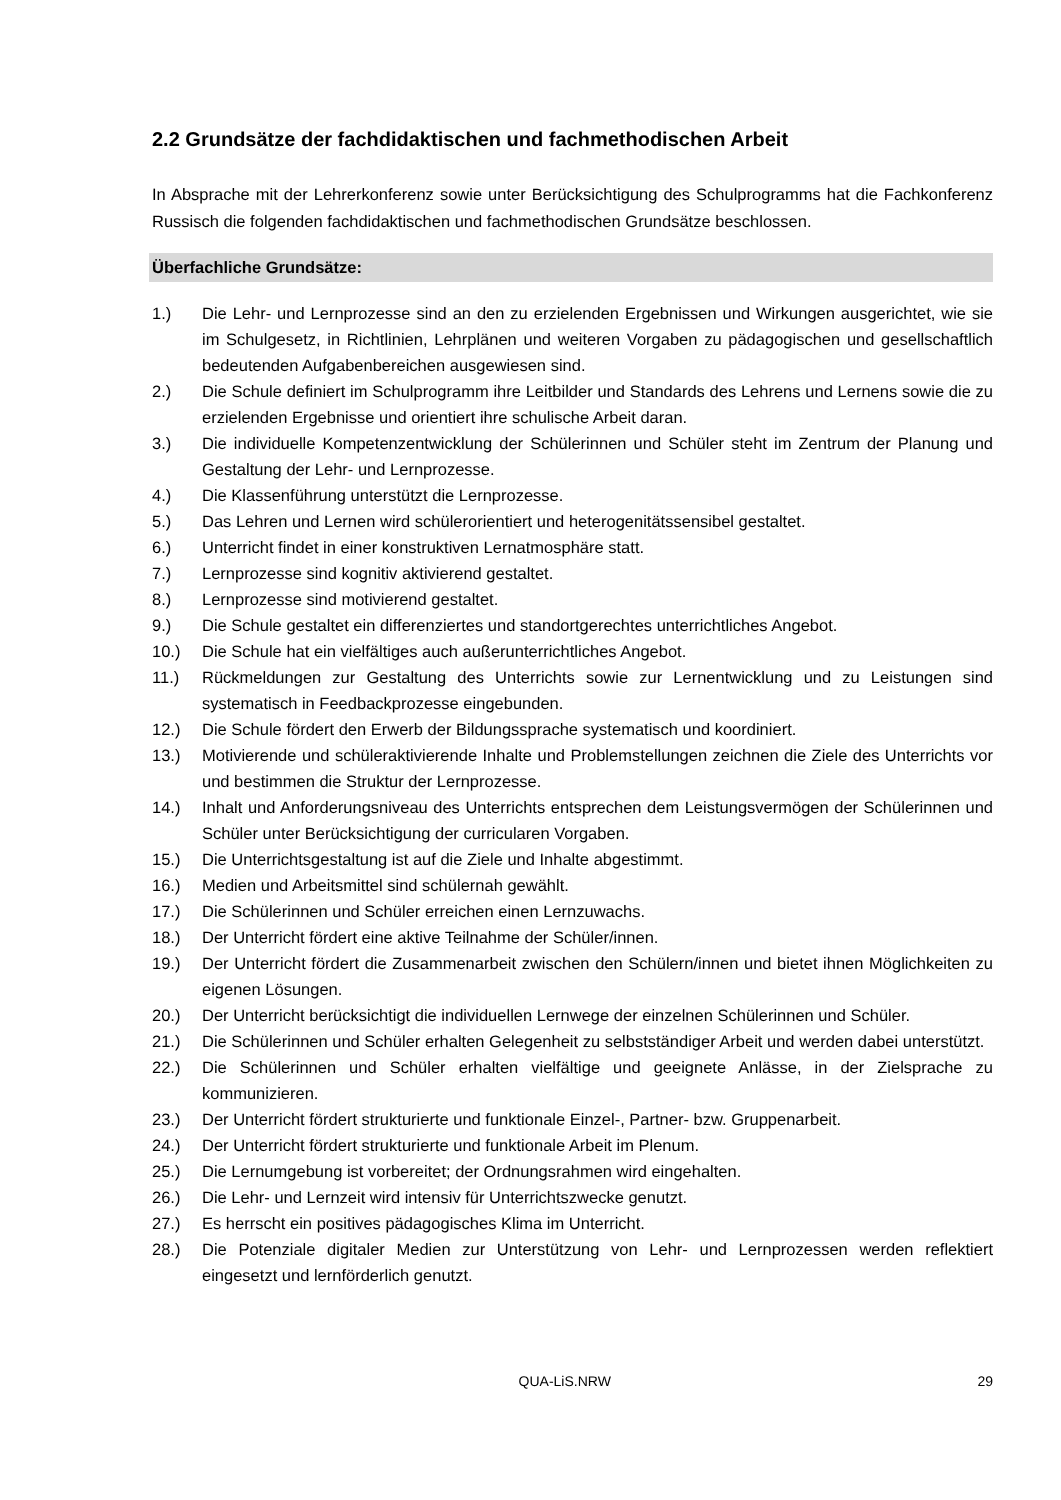2.2 Grundsätze der fachdidaktischen und fachmethodischen Arbeit
In Absprache mit der Lehrerkonferenz sowie unter Berücksichtigung des Schulprogramms hat die Fachkonferenz Russisch die folgenden fachdidaktischen und fachmethodischen Grundsätze beschlossen.
Überfachliche Grundsätze:
1.) Die Lehr- und Lernprozesse sind an den zu erzielenden Ergebnissen und Wirkungen ausgerichtet, wie sie im Schulgesetz, in Richtlinien, Lehrplänen und weiteren Vorgaben zu pädagogischen und gesellschaftlich bedeutenden Aufgabenbereichen ausgewiesen sind.
2.) Die Schule definiert im Schulprogramm ihre Leitbilder und Standards des Lehrens und Lernens sowie die zu erzielenden Ergebnisse und orientiert ihre schulische Arbeit daran.
3.) Die individuelle Kompetenzentwicklung der Schülerinnen und Schüler steht im Zentrum der Planung und Gestaltung der Lehr- und Lernprozesse.
4.) Die Klassenführung unterstützt die Lernprozesse.
5.) Das Lehren und Lernen wird schülerorientiert und heterogenitätssensibel gestaltet.
6.) Unterricht findet in einer konstruktiven Lernatmosphäre statt.
7.) Lernprozesse sind kognitiv aktivierend gestaltet.
8.) Lernprozesse sind motivierend gestaltet.
9.) Die Schule gestaltet ein differenziertes und standortgerechtes unterrichtliches Angebot.
10.) Die Schule hat ein vielfältiges auch außerunterrichtliches Angebot.
11.) Rückmeldungen zur Gestaltung des Unterrichts sowie zur Lernentwicklung und zu Leistungen sind systematisch in Feedbackprozesse eingebunden.
12.) Die Schule fördert den Erwerb der Bildungssprache systematisch und koordiniert.
13.) Motivierende und schüleraktivierende Inhalte und Problemstellungen zeichnen die Ziele des Unterrichts vor und bestimmen die Struktur der Lernprozesse.
14.) Inhalt und Anforderungsniveau des Unterrichts entsprechen dem Leistungsvermögen der Schülerinnen und Schüler unter Berücksichtigung der curricularen Vorgaben.
15.) Die Unterrichtsgestaltung ist auf die Ziele und Inhalte abgestimmt.
16.) Medien und Arbeitsmittel sind schülernah gewählt.
17.) Die Schülerinnen und Schüler erreichen einen Lernzuwachs.
18.) Der Unterricht fördert eine aktive Teilnahme der Schüler/innen.
19.) Der Unterricht fördert die Zusammenarbeit zwischen den Schülern/innen und bietet ihnen Möglichkeiten zu eigenen Lösungen.
20.) Der Unterricht berücksichtigt die individuellen Lernwege der einzelnen Schülerinnen und Schüler.
21.) Die Schülerinnen und Schüler erhalten Gelegenheit zu selbstständiger Arbeit und werden dabei unterstützt.
22.) Die Schülerinnen und Schüler erhalten vielfältige und geeignete Anlässe, in der Zielsprache zu kommunizieren.
23.) Der Unterricht fördert strukturierte und funktionale Einzel-, Partner- bzw. Gruppenarbeit.
24.) Der Unterricht fördert strukturierte und funktionale Arbeit im Plenum.
25.) Die Lernumgebung ist vorbereitet; der Ordnungsrahmen wird eingehalten.
26.) Die Lehr- und Lernzeit wird intensiv für Unterrichtszwecke genutzt.
27.) Es herrscht ein positives pädagogisches Klima im Unterricht.
28.) Die Potenziale digitaler Medien zur Unterstützung von Lehr- und Lernprozessen werden reflektiert eingesetzt und lernförderlich genutzt.
QUA-LiS.NRW 29